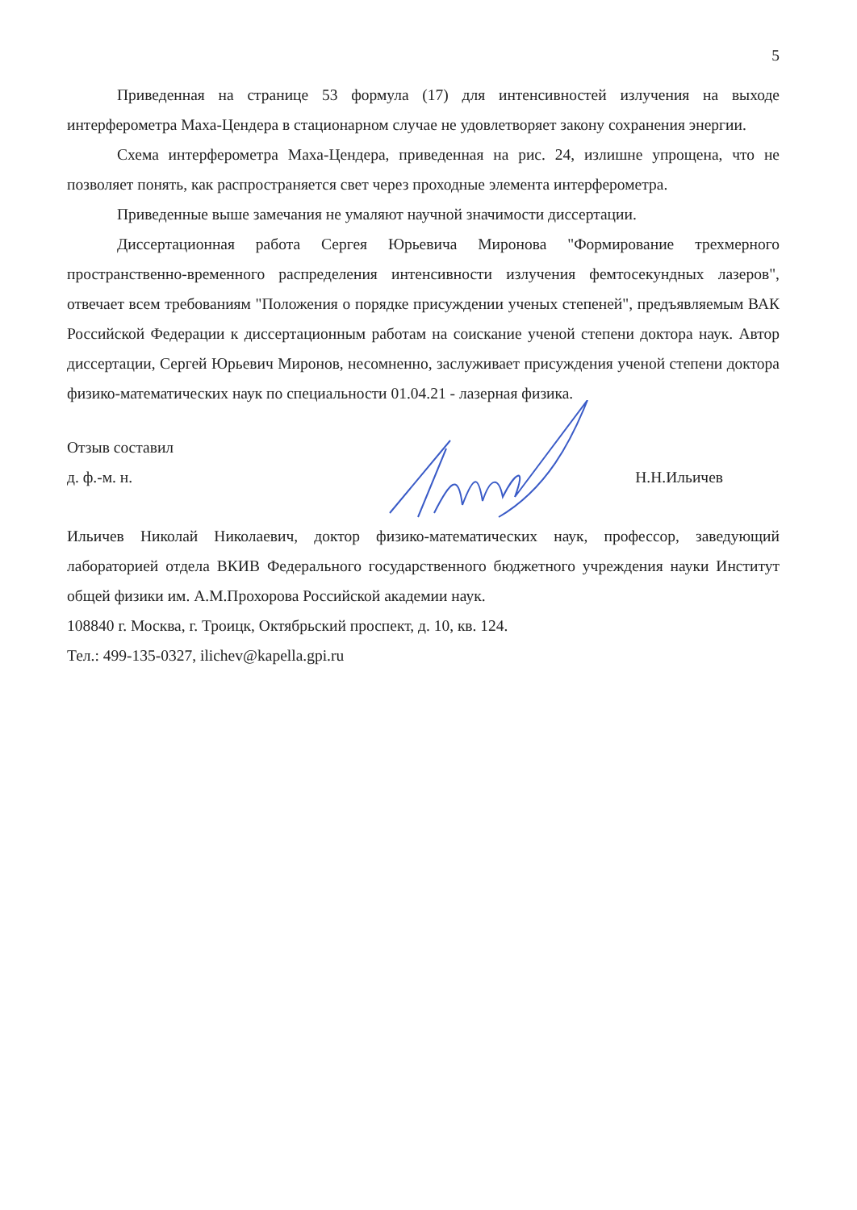5
Приведенная на странице 53 формула (17) для интенсивностей излучения на выходе интерферометра Маха-Цендера в стационарном случае не удовлетворяет закону сохранения энергии.
Схема интерферометра Маха-Цендера, приведенная на рис. 24, излишне упрощена, что не позволяет понять, как распространяется свет через проходные элемента интерферометра.
Приведенные выше замечания не умаляют научной значимости диссертации.
Диссертационная работа Сергея Юрьевича Миронова "Формирование трехмерного пространственно-временного распределения интенсивности излучения фемтосекундных лазеров", отвечает всем требованиям "Положения о порядке присуждении ученых степеней", предъявляемым ВАК Российской Федерации к диссертационным работам на соискание ученой степени доктора наук. Автор диссертации, Сергей Юрьевич Миронов, несомненно, заслуживает присуждения ученой степени доктора физико-математических наук по специальности 01.04.21 - лазерная физика.
Отзыв составил
д. ф.-м. н.
Н.Н.Ильичев
Ильичев Николай Николаевич, доктор физико-математических наук, профессор, заведующий лабораторией отдела ВКИВ Федерального государственного бюджетного учреждения науки Институт общей физики им. А.М.Прохорова Российской академии наук.
108840 г. Москва, г. Троицк, Октябрьский проспект, д. 10, кв. 124.
Тел.: 499-135-0327, ilichev@kapella.gpi.ru